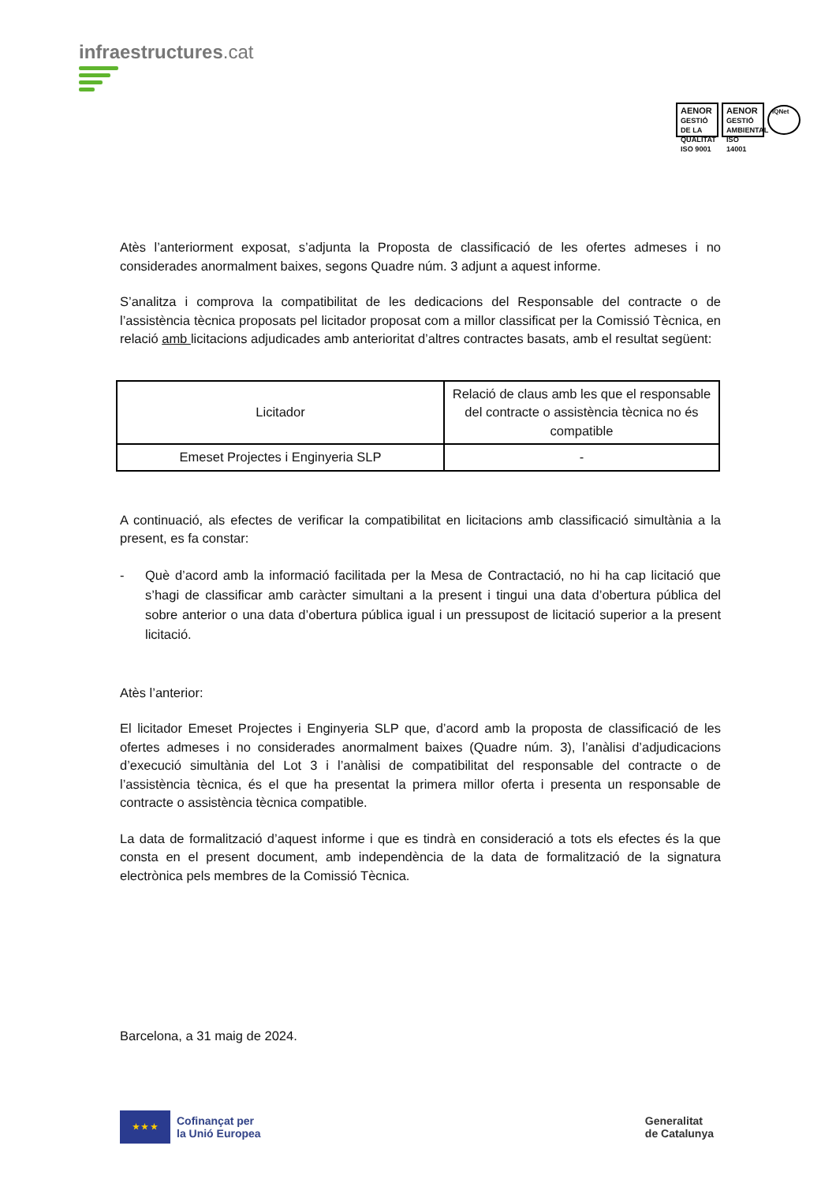infraestructures.cat
AENOR
GESTIÓ DE LA QUALITAT ISO 9001
AENOR
GESTIÓ AMBIENTAL ISO 14001
IQNet
Atès l’anteriorment exposat, s’adjunta la Proposta de classificació de les ofertes admeses i no considerades anormalment baixes, segons Quadre núm. 3 adjunt a aquest informe.
S’analitza i comprova la compatibilitat de les dedicacions del Responsable del contracte o de l’assistència tècnica proposats pel licitador proposat com a millor classificat per la Comissió Tècnica, en relació amb licitacions adjudicades amb anterioritat d’altres contractes basats, amb el resultat següent:
| Licitador | Relació de claus amb les que el responsable del contracte o assistència tècnica no és compatible |
| --- | --- |
| Emeset Projectes i Enginyeria SLP | - |
A continuació, als efectes de verificar la compatibilitat en licitacions amb classificació simultània a la present, es fa constar:
- Què d’acord amb la informació facilitada per la Mesa de Contractació, no hi ha cap licitació que s’hagi de classificar amb caràcter simultani a la present i tingui una data d’obertura pública del sobre anterior o una data d’obertura pública igual i un pressupost de licitació superior a la present licitació.
Atès l’anterior:
El licitador Emeset Projectes i Enginyeria SLP que, d’acord amb la proposta de classificació de les ofertes admeses i no considerades anormalment baixes (Quadre núm. 3), l’anàlisi d’adjudicacions d’execució simultània del Lot 3 i l’anàlisi de compatibilitat del responsable del contracte o de l’assistència tècnica, és el que ha presentat la primera millor oferta i presenta un responsable de contracte o assistència tècnica compatible.
La data de formalització d’aquest informe i que es tindrà en consideració a tots els efectes és la que consta en el present document, amb independència de la data de formalització de la signatura electrònica pels membres de la Comissió Tècnica.
Barcelona, a 31 maig de 2024.
★ ★ ★
Cofinançat per
la Unió Europea
Generalitat
de Catalunya